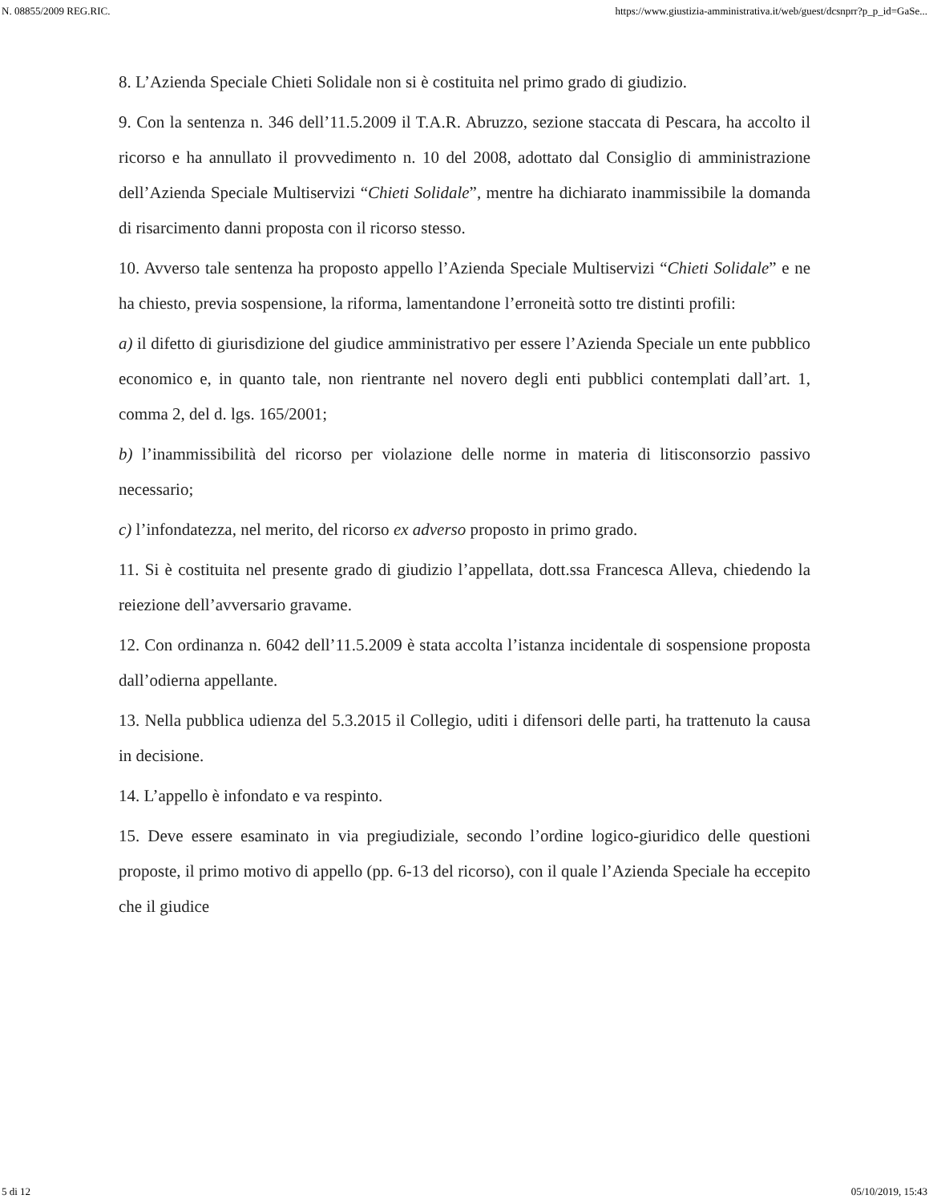N. 08855/2009 REG.RIC. https://www.giustizia-amministrativa.it/web/guest/dcsnprr?p_p_id=GaSe...
8. L’Azienda Speciale Chieti Solidale non si è costituita nel primo grado di giudizio.
9. Con la sentenza n. 346 dell’11.5.2009 il T.A.R. Abruzzo, sezione staccata di Pescara, ha accolto il ricorso e ha annullato il provvedimento n. 10 del 2008, adottato dal Consiglio di amministrazione dell’Azienda Speciale Multiservizi “Chieti Solidale”, mentre ha dichiarato inammissibile la domanda di risarcimento danni proposta con il ricorso stesso.
10. Avverso tale sentenza ha proposto appello l’Azienda Speciale Multiservizi “Chieti Solidale” e ne ha chiesto, previa sospensione, la riforma, lamentandone l’erroneità sotto tre distinti profili:
a) il difetto di giurisdizione del giudice amministrativo per essere l’Azienda Speciale un ente pubblico economico e, in quanto tale, non rientrante nel novero degli enti pubblici contemplati dall’art. 1, comma 2, del d. lgs. 165/2001;
b) l’inammissibilità del ricorso per violazione delle norme in materia di litisconsorzio passivo necessario;
c) l’infondatezza, nel merito, del ricorso ex adverso proposto in primo grado.
11. Si è costituita nel presente grado di giudizio l’appellata, dott.ssa Francesca Alleva, chiedendo la reiezione dell’avversario gravame.
12. Con ordinanza n. 6042 dell’11.5.2009 è stata accolta l’istanza incidentale di sospensione proposta dall’odierna appellante.
13. Nella pubblica udienza del 5.3.2015 il Collegio, uditi i difensori delle parti, ha trattenuto la causa in decisione.
14. L’appello è infondato e va respinto.
15. Deve essere esaminato in via pregiudiziale, secondo l’ordine logico-giuridico delle questioni proposte, il primo motivo di appello (pp. 6-13 del ricorso), con il quale l’Azienda Speciale ha eccepito che il giudice
5 di 12 05/10/2019, 15:43